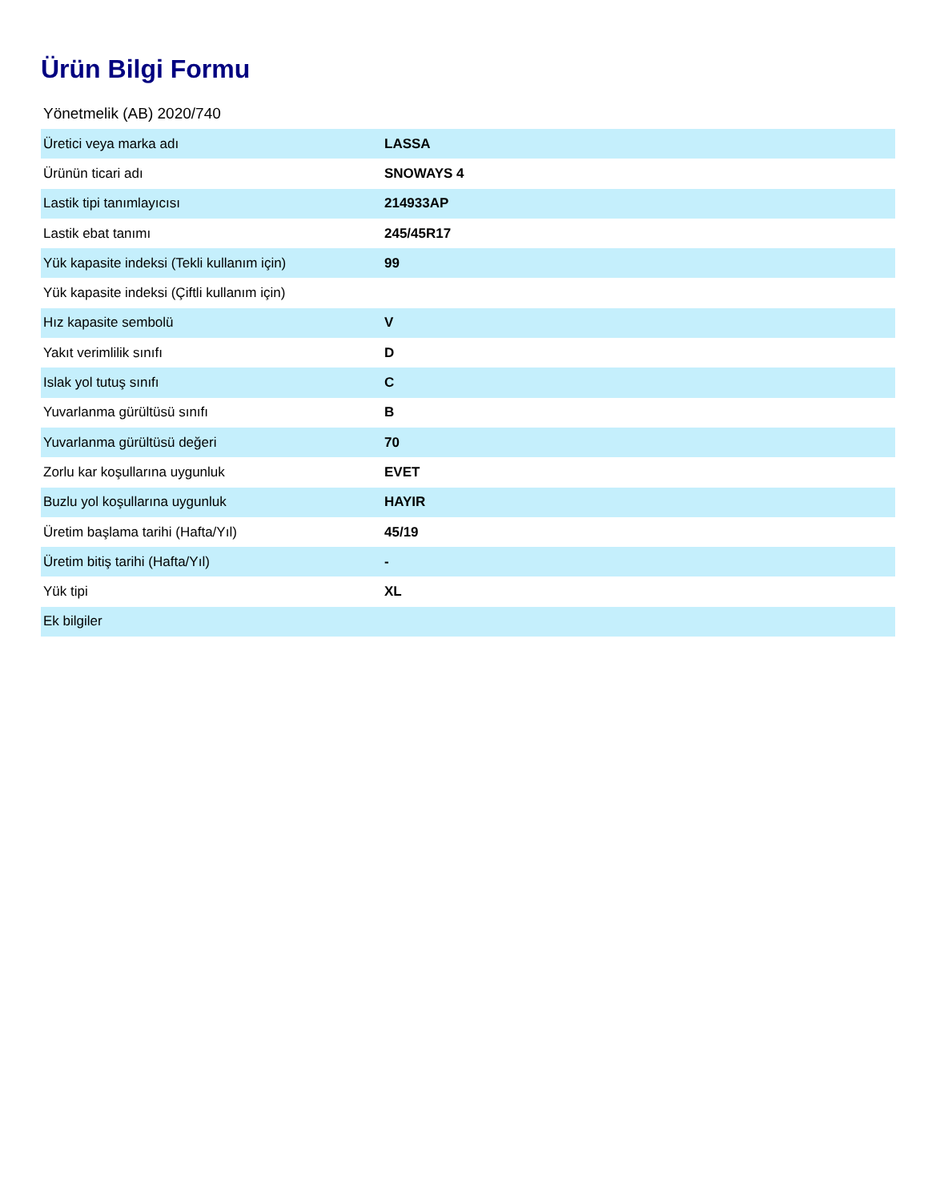Ürün Bilgi Formu
Yönetmelik (AB) 2020/740
| Üretici veya marka adı | LASSA |
| Ürünün ticari adı | SNOWAYS 4 |
| Lastik tipi tanımlayıcısı | 214933AP |
| Lastik ebat tanımı | 245/45R17 |
| Yük kapasite indeksi (Tekli kullanım için) | 99 |
| Yük kapasite indeksi (Çiftli kullanım için) | |
| Hız kapasite sembolü | V |
| Yakıt verimlilik sınıfı | D |
| Islak yol tutuş sınıfı | C |
| Yuvarlanma gürültüsü sınıfı | B |
| Yuvarlanma gürültüsü değeri | 70 |
| Zorlu kar koşullarına uygunluk | EVET |
| Buzlu yol koşullarına uygunluk | HAYIR |
| Üretim başlama tarihi (Hafta/Yıl) | 45/19 |
| Üretim bitiş tarihi (Hafta/Yıl) | - |
| Yük tipi | XL |
| Ek bilgiler | |